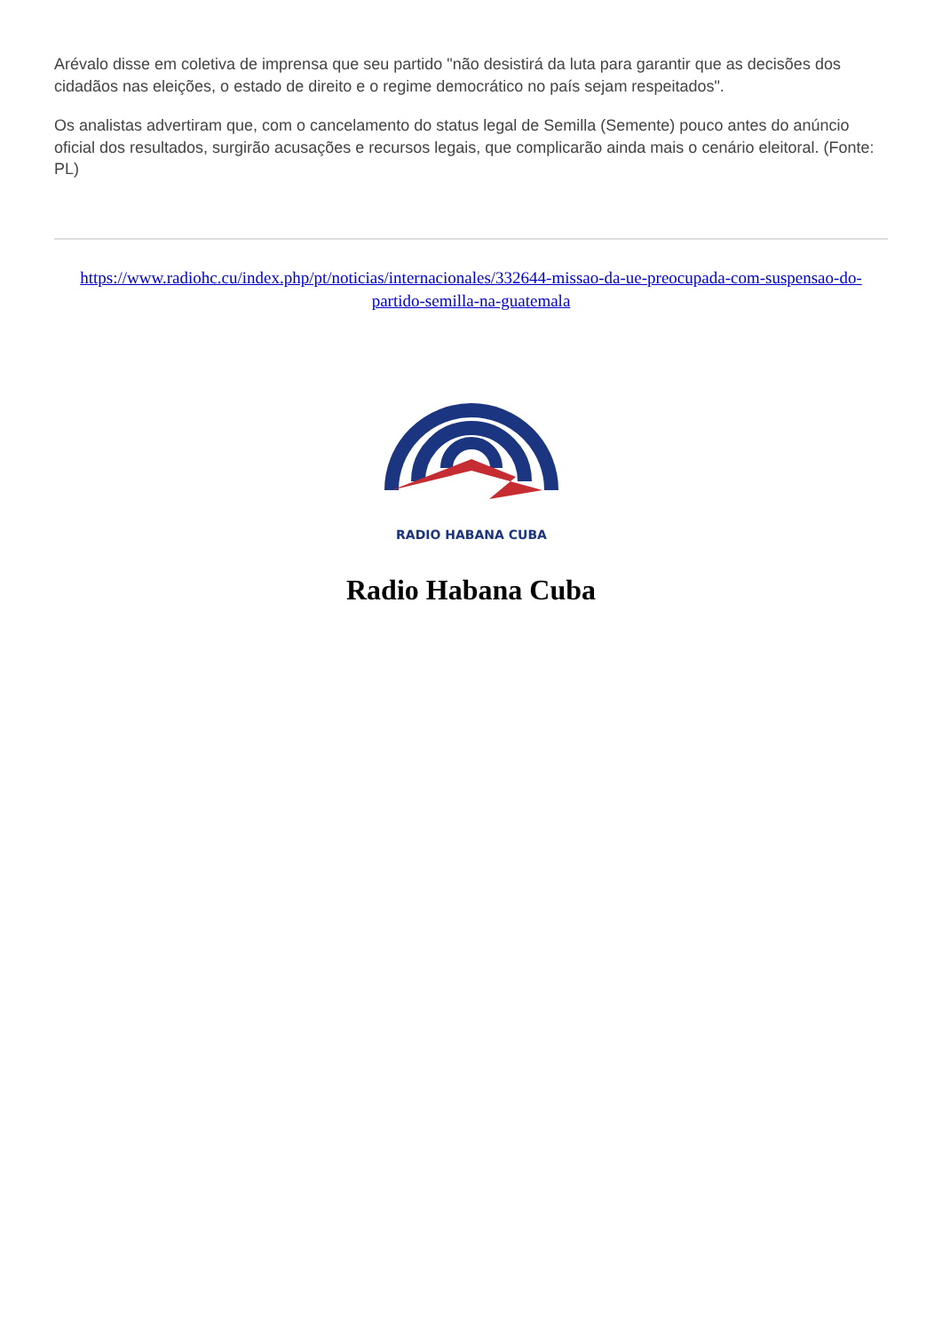Arévalo disse em coletiva de imprensa que seu partido "não desistirá da luta para garantir que as decisões dos cidadãos nas eleições, o estado de direito e o regime democrático no país sejam respeitados".
Os analistas advertiram que, com o cancelamento do status legal de Semilla (Semente) pouco antes do anúncio oficial dos resultados, surgirão acusações e recursos legais, que complicarão ainda mais o cenário eleitoral. (Fonte: PL)
https://www.radiohc.cu/index.php/pt/noticias/internacionales/332644-missao-da-ue-preocupada-com-suspensao-do-partido-semilla-na-guatemala
RADIO HABANA CUBA
Radio Habana Cuba